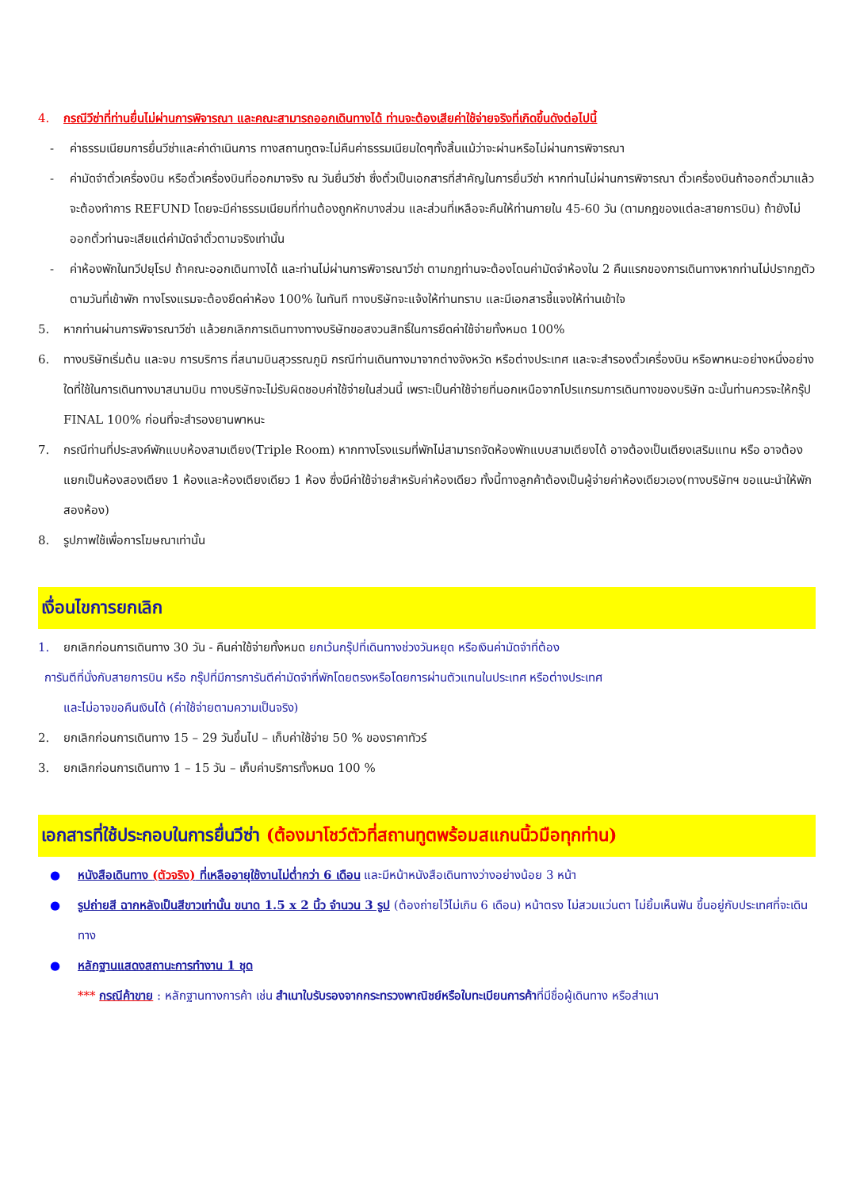4. กรณีวีซ่าที่ท่านยื่นไม่ผ่านการพิจารณา และคณะสามารถออกเดินทางได้ ท่านจะต้องเสียค่าใช้จ่ายจริงที่เกิดขึ้นดังต่อไปนี้
- ค่าธรรมเนียมการยื่นวีซ่าและค่าดำเนินการ ทางสถานทูตจะไม่คืนค่าธรรมเนียมใดๆทั้งสิ้นแม้ว่าจะผ่านหรือไม่ผ่านการพิจารณา
- ค่ามัดจำตั๋วเครื่องบิน หรือตั๋วเครื่องบินที่ออกมาจริง ณ วันยื่นวีซ่า ซึ่งตั๋วเป็นเอกสารที่สำคัญในการยื่นวีซ่า หากท่านไม่ผ่านการพิจารณา ตั๋วเครื่องบินถ้าออกตั๋วมาแล้วจะต้องทำการ REFUND โดยจะมีค่าธรรมเนียมที่ท่านต้องถูกหักบางส่วน และส่วนที่เหลือจะคืนให้ท่านภายใน 45-60 วัน (ตามกฎของแต่ละสายการบิน) ถ้ายังไม่ออกตั๋วท่านจะเสียแต่ค่ามัดจำตั๋วตามจริงเท่านั้น
- ค่าห้องพักในทวีปยุโรป ถ้าคณะออกเดินทางได้ และท่านไม่ผ่านการพิจารณาวีซ่า ตามกฎท่านจะต้องโดนค่ามัดจำห้องใน 2 คืนแรกของการเดินทางหากท่านไม่ปรากฏตัวตามวันที่เข้าพัก ทางโรงแรมจะต้องยึดค่าห้อง 100% ในทันที ทางบริษัทจะแจ้งให้ท่านทราบ และมีเอกสารชี้แจงให้ท่านเข้าใจ
5. หากท่านผ่านการพิจารณาวีซ่า แล้วยกเลิกการเดินทางทางบริษัทขอสงวนสิทธิ์ในการยึดค่าใช้จ่ายทั้งหมด 100%
6. ทางบริษัทเริ่มต้น และจบ การบริการ ที่สนามบินสุวรรณภูมิ กรณีท่านเดินทางมาจากต่างจังหวัด หรือต่างประเทศ และจะสำรองตั๋วเครื่องบิน หรือพาหนะอย่างหนึ่งอย่างใดที่ใช้ในการเดินทางมาสนามบิน ทางบริษัทจะไม่รับผิดชอบค่าใช้จ่ายในส่วนนี้ เพราะเป็นค่าใช้จ่ายที่นอกเหนือจากโปรแกรมการเดินทางของบริษัท ฉะนั้นท่านควรจะให้กรุ๊ป FINAL 100% ก่อนที่จะสำรองยานพาหนะ
7. กรณีท่านที่ประสงค์พักแบบห้องสามเตียง(Triple Room) หากทางโรงแรมที่พักไม่สามารถจัดห้องพักแบบสามเตียงได้ อาจต้องเป็นเตียงเสริมแทน หรือ อาจต้องแยกเป็นห้องสองเตียง 1 ห้องและห้องเตียงเดียว 1 ห้อง ซึ่งมีค่าใช้จ่ายสำหรับค่าห้องเดียว ทั้งนี้ทางลูกค้าต้องเป็นผู้จ่ายค่าห้องเดียวเอง(ทางบริษัทฯ ขอแนะนำให้พักสองห้อง)
8. รูปภาพใช้เพื่อการโฆษณาเท่านั้น
เงื่อนไขการยกเลิก
1. ยกเลิกก่อนการเดินทาง 30 วัน - คืนค่าใช้จ่ายทั้งหมด ยกเว้นกรุ๊ปที่เดินทางช่วงวันหยุด หรือเงินค่ามัดจำที่ต้อง
การันตีที่นั่งกับสายการบิน หรือ กรุ๊ปที่มีการการันตีค่ามัดจำที่พักโดยตรงหรือโดยการผ่านตัวแทนในประเทศ หรือต่างประเทศ
และไม่อาจขอคืนเงินได้ (ค่าใช้จ่ายตามความเป็นจริง)
2. ยกเลิกก่อนการเดินทาง 15 – 29 วันขึ้นไป – เก็บค่าใช้จ่าย 50 % ของราคาทัวร์
3. ยกเลิกก่อนการเดินทาง 1 – 15 วัน – เก็บค่าบริการทั้งหมด 100 %
เอกสารที่ใช้ประกอบในการยื่นวีซ่า (ต้องมาโชว์ตัวที่สถานทูตพร้อมสแกนนิ้วมือทุกท่าน)
● หนังสือเดินทาง (ตัวจริง) ที่เหลืออายุใช้งานไม่ต่ำกว่า 6 เดือน และมีหน้าหนังสือเดินทางว่างอย่างน้อย 3 หน้า
● รูปถ่ายสี ฉากหลังเป็นสีขาวเท่านั้น ขนาด 1.5 x 2 นิ้ว จำนวน 3 รูป (ต้องถ่ายไว้ไม่เกิน 6 เดือน) หน้าตรง ไม่สวมแว่นตา ไม่ยิ้มเห็นฟัน ขึ้นอยู่กับประเทศที่จะเดินทาง
● หลักฐานแสดงสถานะการทำงาน 1 ชุด
*** กรณีค้าขาย : หลักฐานทางการค้า เช่น สำเนาใบรับรองจากกระทรวงพาณิชย์หรือใบทะเบียนการค้าที่มีชื่อผู้เดินทาง หรือสำเนา